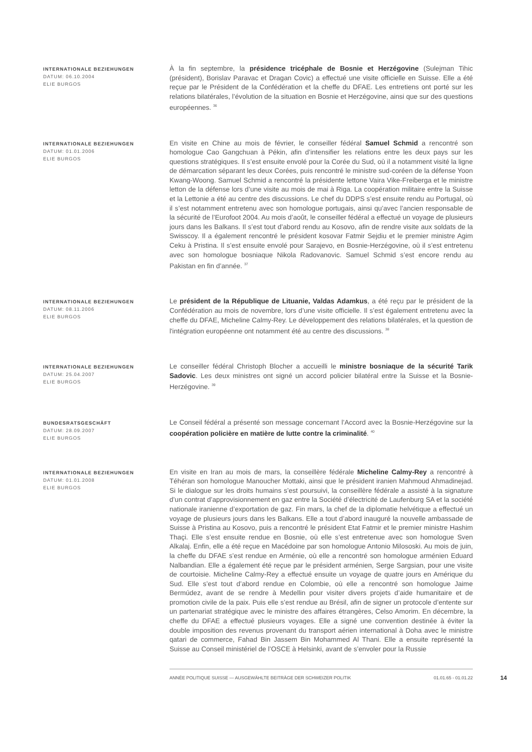INTERNATIONALE BEZIEHUNGEN
DATUM: 06.10.2004
ELIE BURGOS
À la fin septembre, la présidence tricéphale de Bosnie et Herzégovine (Sulejman Tihic (président), Borislav Paravac et Dragan Covic) a effectué une visite officielle en Suisse. Elle a été reçue par le Président de la Confédération et la cheffe du DFAE. Les entretiens ont porté sur les relations bilatérales, l’évolution de la situation en Bosnie et Herzégovine, ainsi que sur des questions européennes. <sup>36</sup>
INTERNATIONALE BEZIEHUNGEN
DATUM: 01.01.2006
ELIE BURGOS
En visite en Chine au mois de février, le conseiller fédéral Samuel Schmid a rencontré son homologue Cao Gangchuan à Pékin, afin d’intensifier les relations entre les deux pays sur les questions stratégiques. Il s’est ensuite envolé pour la Corée du Sud, où il a notamment visité la ligne de démarcation séparant les deux Corées, puis rencontré le ministre sud-coréen de la défense Yoon Kwang-Woong. Samuel Schmid a rencontré la présidente lettone Vaira Vike-Freiberga et le ministre letton de la défense lors d’une visite au mois de mai à Riga. La coopération militaire entre la Suisse et la Lettonie a été au centre des discussions. Le chef du DDPS s’est ensuite rendu au Portugal, où il s’est notamment entretenu avec son homologue portugais, ainsi qu’avec l’ancien responsable de la sécurité de l’Eurofoot 2004. Au mois d’août, le conseiller fédéral a effectué un voyage de plusieurs jours dans les Balkans. Il s’est tout d’abord rendu au Kosovo, afin de rendre visite aux soldats de la Swisscoy. Il a également rencontré le président kosovar Fatmir Sejdiu et le premier ministre Agim Ceku à Pristina. Il s’est ensuite envolé pour Sarajevo, en Bosnie-Herzégovine, où il s’est entretenu avec son homologue bosniaque Nikola Radovanovic. Samuel Schmid s’est encore rendu au Pakistan en fin d’année. <sup>37</sup>
INTERNATIONALE BEZIEHUNGEN
DATUM: 08.11.2006
ELIE BURGOS
Le président de la République de Lituanie, Valdas Adamkus, a été reçu par le président de la Confédération au mois de novembre, lors d’une visite officielle. Il s’est également entretenu avec la cheffe du DFAE, Micheline Calmy-Rey. Le développement des relations bilatérales, et la question de l'intégration européenne ont notamment été au centre des discussions. <sup>38</sup>
INTERNATIONALE BEZIEHUNGEN
DATUM: 25.04.2007
ELIE BURGOS
Le conseiller fédéral Christoph Blocher a accueilli le ministre bosniaque de la sécurité Tarik Sadovic. Les deux ministres ont signé un accord policier bilatéral entre la Suisse et la Bosnie-Herzégovine. <sup>39</sup>
BUNDESRATSGESCHÄFT
DATUM: 28.09.2007
ELIE BURGOS
Le Conseil fédéral a présenté son message concernant l’Accord avec la Bosnie-Herzégovine sur la coopération policière en matière de lutte contre la criminalité. <sup>40</sup>
INTERNATIONALE BEZIEHUNGEN
DATUM: 01.01.2008
ELIE BURGOS
En visite en Iran au mois de mars, la conseillère fédérale Micheline Calmy-Rey a rencontré à Téhéran son homologue Manoucher Mottaki, ainsi que le président iranien Mahmoud Ahmadinejad. Si le dialogue sur les droits humains s’est poursuivi, la conseillère fédérale a assisté à la signature d’un contrat d’approvisionnement en gaz entre la Société d’électricité de Laufenburg SA et la société nationale iranienne d’exportation de gaz. Fin mars, la chef de la diplomatie helvétique a effectué un voyage de plusieurs jours dans les Balkans. Elle a tout d’abord inauguré la nouvelle ambassade de Suisse à Pristina au Kosovo, puis a rencontré le président Etat Fatmir et le premier ministre Hashim Thaçi. Elle s’est ensuite rendue en Bosnie, où elle s’est entretenue avec son homologue Sven Alkalaj. Enfin, elle a été reçue en Macédoine par son homologue Antonio Milososki. Au mois de juin, la cheffe du DFAE s’est rendue en Arménie, où elle a rencontré son homologue arménien Eduard Nalbandian. Elle a également été reçue par le président arménien, Serge Sargsian, pour une visite de courtoisie. Micheline Calmy-Rey a effectué ensuite un voyage de quatre jours en Amérique du Sud. Elle s’est tout d’abord rendue en Colombie, où elle a rencontré son homologue Jaime Bermúdez, avant de se rendre à Medellin pour visiter divers projets d’aide humanitaire et de promotion civile de la paix. Puis elle s’est rendue au Brésil, afin de signer un protocole d’entente sur un partenariat stratégique avec le ministre des affaires étrangères, Celso Amorim. En décembre, la cheffe du DFAE a effectué plusieurs voyages. Elle a signé une convention destinée à éviter la double imposition des revenus provenant du transport aérien international à Doha avec le ministre qatari de commerce, Fahad Bin Jassem Bin Mohammed Al Thani. Elle a ensuite représenté la Suisse au Conseil ministériel de l’OSCE à Helsinki, avant de s’envoler pour la Russie
ANNÉE POLITIQUE SUISSE — AUSGEWÄHLTE BEITRÄGE DER SCHWEIZER POLITIK 01.01.65 - 01.01.22 14